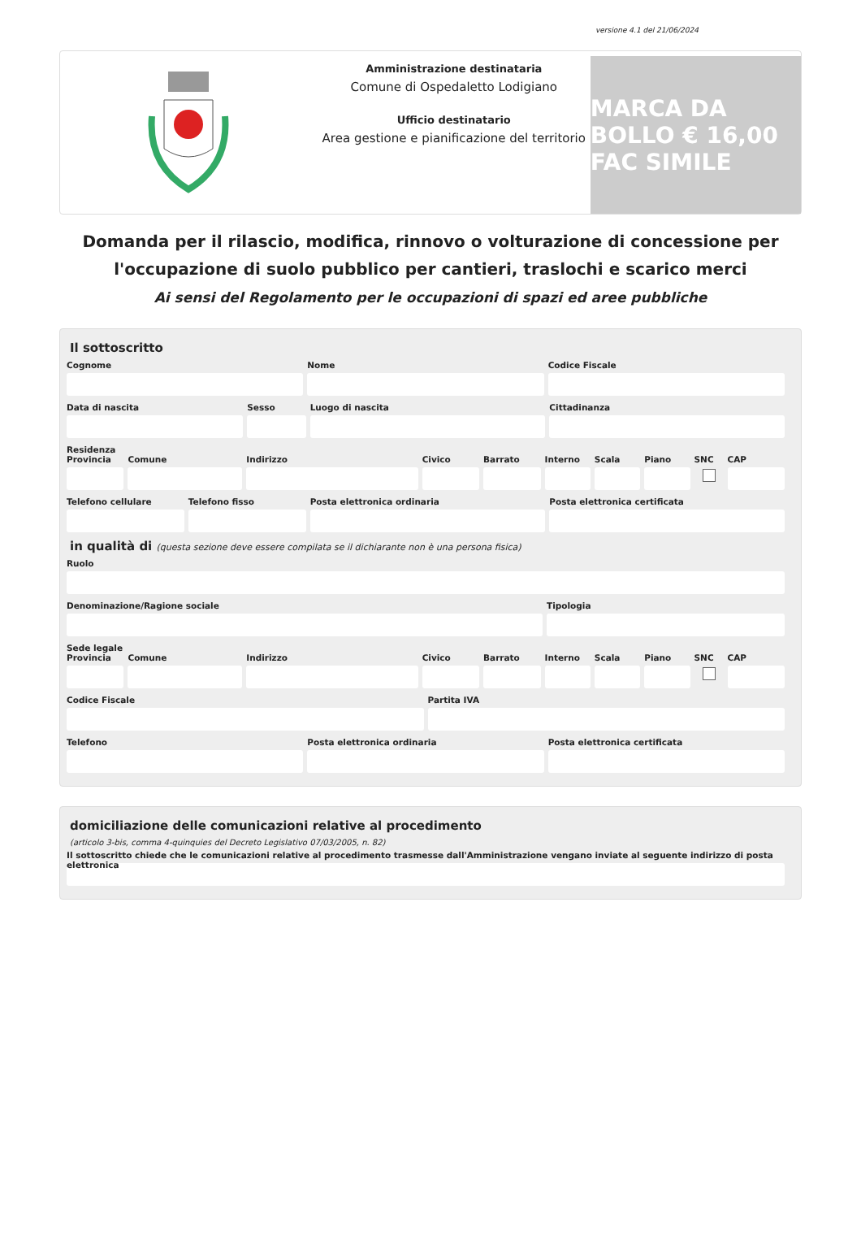versione 4.1 del 21/06/2024
Amministrazione destinataria
Comune di Ospedaletto Lodigiano
Ufficio destinatario
Area gestione e pianificazione del territorio
MARCA DA BOLLO € 16,00 FAC SIMILE
Domanda per il rilascio, modifica, rinnovo o volturazione di concessione per l'occupazione di suolo pubblico per cantieri, traslochi e scarico merci
Ai sensi del Regolamento per le occupazioni di spazi ed aree pubbliche
Il sottoscritto
Cognome Nome Codice Fiscale
Data di nascita Sesso Luogo di nascita Cittadinanza
Residenza
Provincia Comune Indirizzo Civico Barrato Interno Scala Piano SNC CAP
Telefono cellulare Telefono fisso Posta elettronica ordinaria Posta elettronica certificata
in qualità di (questa sezione deve essere compilata se il dichiarante non è una persona fisica)
Ruolo
Denominazione/Ragione sociale Tipologia
Sede legale
Provincia Comune Indirizzo Civico Barrato Interno Scala Piano SNC CAP
Codice Fiscale Partita IVA
Telefono Posta elettronica ordinaria Posta elettronica certificata
domiciliazione delle comunicazioni relative al procedimento
(articolo 3-bis, comma 4-quinquies del Decreto Legislativo 07/03/2005, n. 82)
Il sottoscritto chiede che le comunicazioni relative al procedimento trasmesse dall'Amministrazione vengano inviate al seguente indirizzo di posta elettronica